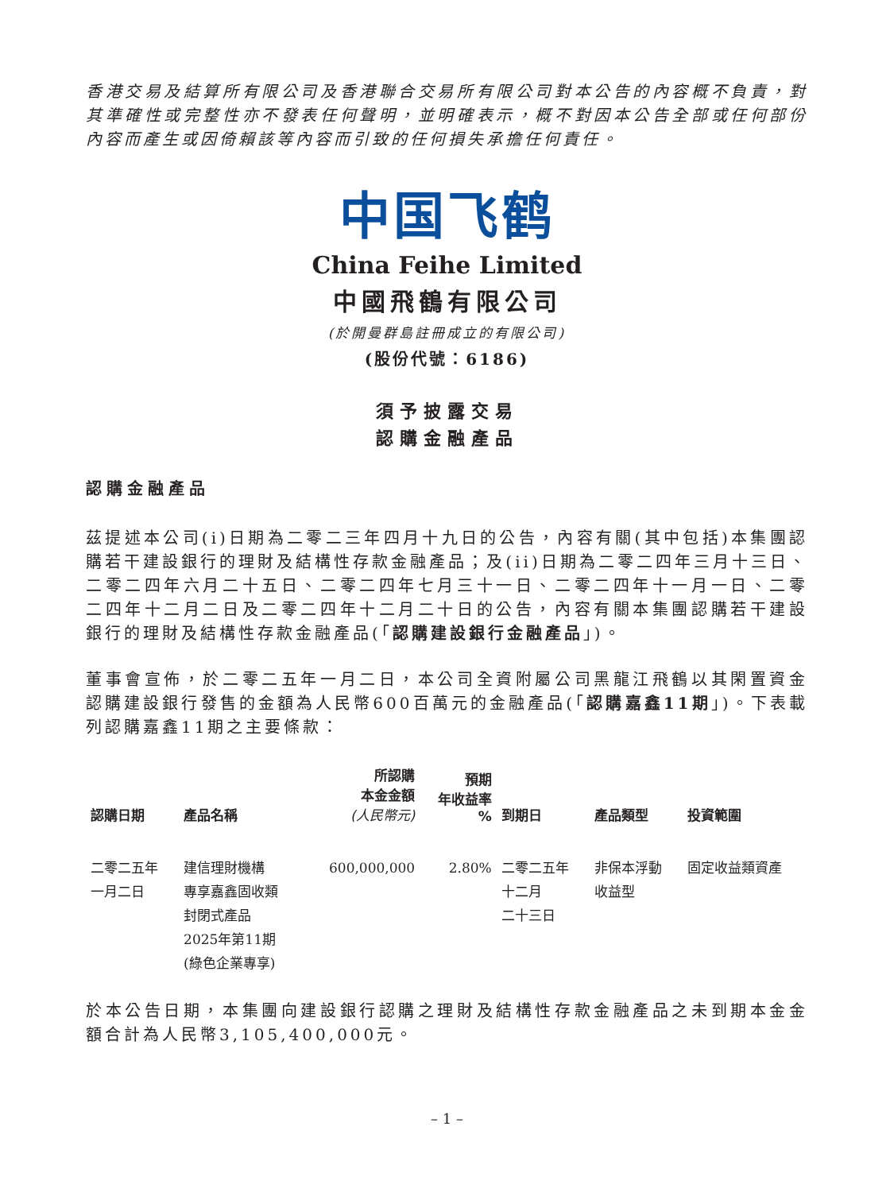香港交易及結算所有限公司及香港聯合交易所有限公司對本公告的內容概不負責，對其準確性或完整性亦不發表任何聲明，並明確表示，概不對因本公告全部或任何部份內容而產生或因倚賴該等內容而引致的任何損失承擔任何責任。
中国飞鹤
China Feihe Limited
中國飛鶴有限公司
(於開曼群島註冊成立的有限公司)
(股份代號：6186)
須予披露交易
認購金融產品
認購金融產品
茲提述本公司(i)日期為二零二三年四月十九日的公告，內容有關(其中包括)本集團認購若干建設銀行的理財及結構性存款金融產品；及(ii)日期為二零二四年三月十三日、二零二四年六月二十五日、二零二四年七月三十一日、二零二四年十一月一日、二零二四年十二月二日及二零二四年十二月二十日的公告，內容有關本集團認購若干建設銀行的理財及結構性存款金融產品(「認購建設銀行金融產品」)。
董事會宣佈，於二零二五年一月二日，本公司全資附屬公司黑龍江飛鶴以其閑置資金認購建設銀行發售的金額為人民幣600百萬元的金融產品(「認購嘉鑫11期」)。下表載列認購嘉鑫11期之主要條款：
| 認購日期 | 產品名稱 | 所認購 本金金額 (人民幣元) | 預期 年收益率 % | 到期日 | 產品類型 | 投資範圍 |
| --- | --- | --- | --- | --- | --- | --- |
| 二零二五年 一月二日 | 建信理財機構 專享嘉鑫固收類 封閉式產品 2025年第11期 (綠色企業專享) | 600,000,000 | 2.80% | 二零二五年 十二月 二十三日 | 非保本浮動 收益型 | 固定收益類資產 |
於本公告日期，本集團向建設銀行認購之理財及結構性存款金融產品之未到期本金金額合計為人民幣3,105,400,000元。
– 1 –